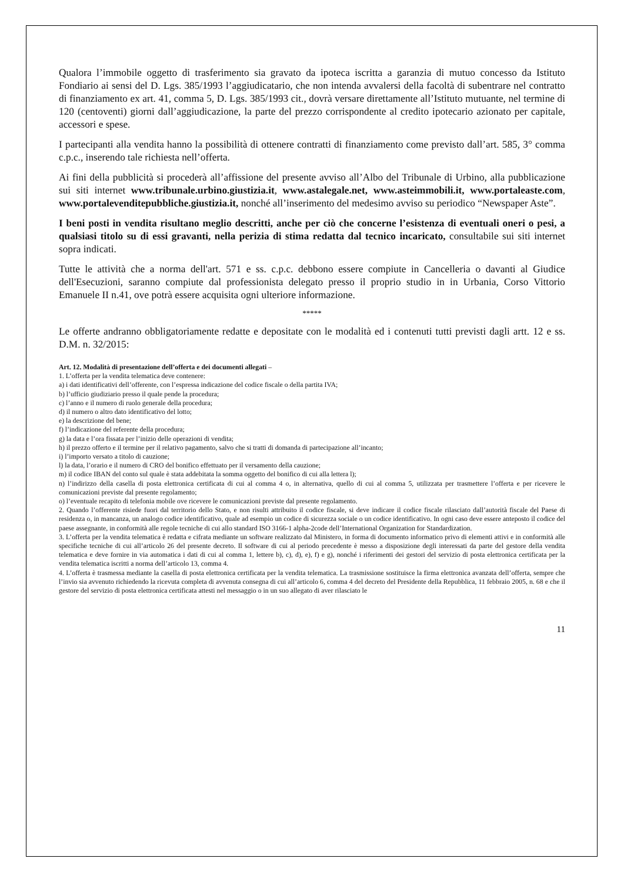Qualora l’immobile oggetto di trasferimento sia gravato da ipoteca iscritta a garanzia di mutuo concesso da Istituto Fondiario ai sensi del D. Lgs. 385/1993 l’aggiudicatario, che non intenda avvalersi della facoltà di subentrare nel contratto di finanziamento ex art. 41, comma 5, D. Lgs. 385/1993 cit., dovrà versare direttamente all’Istituto mutuante, nel termine di 120 (centoventi) giorni dall’aggiudicazione, la parte del prezzo corrispondente al credito ipotecario azionato per capitale, accessori e spese.
I partecipanti alla vendita hanno la possibilità di ottenere contratti di finanziamento come previsto dall’art. 585, 3° comma c.p.c., inserendo tale richiesta nell’offerta.
Ai fini della pubblicità si procederà all’affissione del presente avviso all’Albo del Tribunale di Urbino, alla pubblicazione sui siti internet www.tribunale.urbino.giustizia.it, www.astalegale.net, www.asteimmobili.it, www.portaleaste.com, www.portalevenditepubbliche.giustizia.it, nonché all’inserimento del medesimo avviso su periodico “Newspaper Aste”.
I beni posti in vendita risultano meglio descritti, anche per ciò che concerne l’esistenza di eventuali oneri o pesi, a qualsiasi titolo su di essi gravanti, nella perizia di stima redatta dal tecnico incaricato, consultabile sui siti internet sopra indicati.
Tutte le attività che a norma dell'art. 571 e ss. c.p.c. debbono essere compiute in Cancelleria o davanti al Giudice dell'Esecuzioni, saranno compiute dal professionista delegato presso il proprio studio in in Urbania, Corso Vittorio Emanuele II n.41, ove potrà essere acquisita ogni ulteriore informazione.
*****
Le offerte andranno obbligatoriamente redatte e depositate con le modalità ed i contenuti tutti previsti dagli artt. 12 e ss. D.M. n. 32/2015:
Art. 12. Modalità di presentazione dell’offerta e dei documenti allegati –
1. L’offerta per la vendita telematica deve contenere:
a) i dati identificativi dell’offerente, con l’espressa indicazione del codice fiscale o della partita IVA;
b) l’ufficio giudiziario presso il quale pende la procedura;
c) l’anno e il numero di ruolo generale della procedura;
d) il numero o altro dato identificativo del lotto;
e) la descrizione del bene;
f) l’indicazione del referente della procedura;
g) la data e l’ora fissata per l’inizio delle operazioni di vendita;
h) il prezzo offerto e il termine per il relativo pagamento, salvo che si tratti di domanda di partecipazione all’incanto;
i) l’importo versato a titolo di cauzione;
l) la data, l’orario e il numero di CRO del bonifico effettuato per il versamento della cauzione;
m) il codice IBAN del conto sul quale è stata addebitata la somma oggetto del bonifico di cui alla lettera l);
n) l’indirizzo della casella di posta elettronica certificata di cui al comma 4 o, in alternativa, quello di cui al comma 5, utilizzata per trasmettere l’offerta e per ricevere le comunicazioni previste dal presente regolamento;
o) l’eventuale recapito di telefonia mobile ove ricevere le comunicazioni previste dal presente regolamento.
2. Quando l’offerente risiede fuori dal territorio dello Stato, e non risulti attribuito il codice fiscale, si deve indicare il codice fiscale rilasciato dall’autorità fiscale del Paese di residenza o, in mancanza, un analogo codice identificativo, quale ad esempio un codice di sicurezza sociale o un codice identificativo. In ogni caso deve essere anteposto il codice del paese assegnante, in conformità alle regole tecniche di cui allo standard ISO 3166-1 alpha-2code dell’International Organization for Standardization.
3. L’offerta per la vendita telematica è redatta e cifrata mediante un software realizzato dal Ministero, in forma di documento informatico privo di elementi attivi e in conformità alle specifiche tecniche di cui all’articolo 26 del presente decreto. Il software di cui al periodo precedente è messo a disposizione degli interessati da parte del gestore della vendita telematica e deve fornire in via automatica i dati di cui al comma 1, lettere b), c), d), e), f) e g), nonché i riferimenti dei gestori del servizio di posta elettronica certificata per la vendita telematica iscritti a norma dell’articolo 13, comma 4.
4. L’offerta è trasmessa mediante la casella di posta elettronica certificata per la vendita telematica. La trasmissione sostituisce la firma elettronica avanzata dell’offerta, sempre che l’invio sia avvenuto richiedendo la ricevuta completa di avvenuta consegna di cui all’articolo 6, comma 4 del decreto del Presidente della Repubblica, 11 febbraio 2005, n. 68 e che il gestore del servizio di posta elettronica certificata attesti nel messaggio o in un suo allegato di aver rilasciato le
11